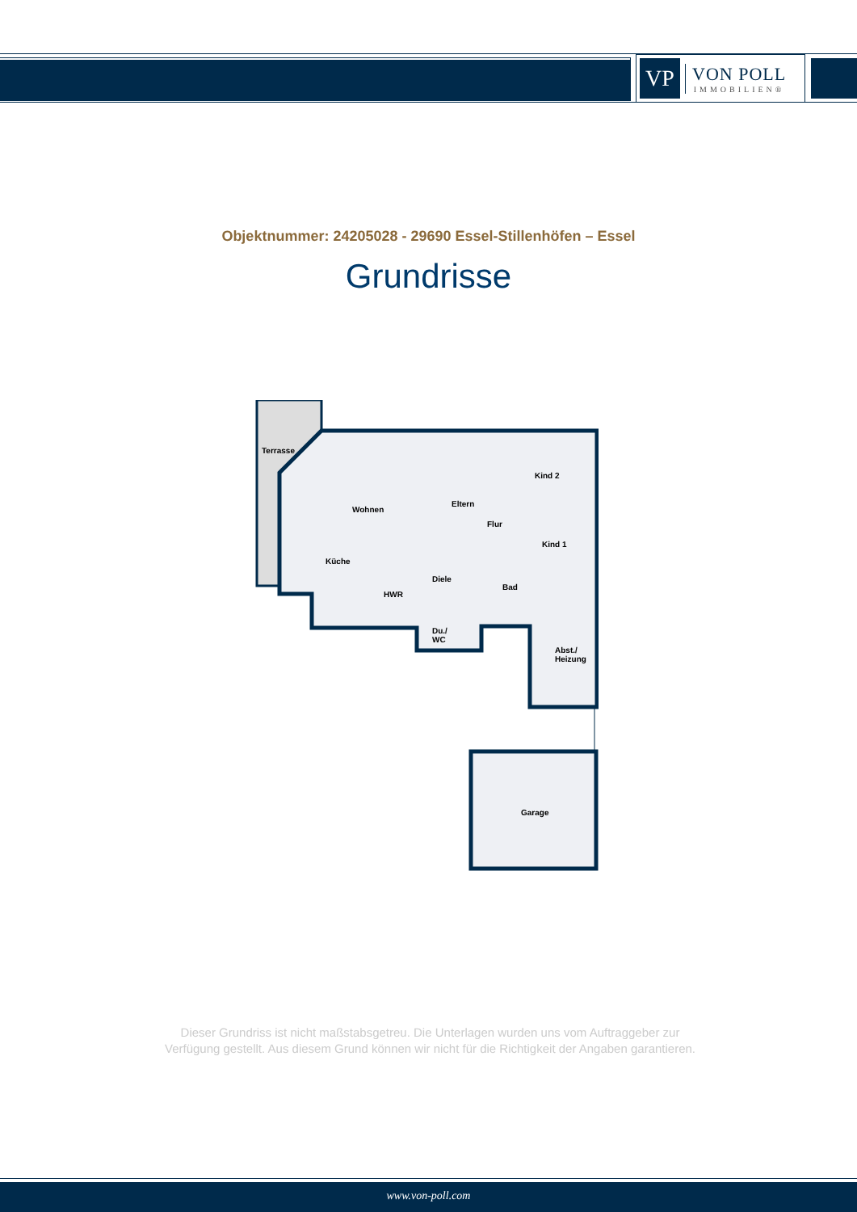VP
VON POLL
IMMOBILIEN®
Objektnummer: 24205028 - 29690 Essel-Stillenhöfen – Essel
Grundrisse
Terrasse
Wohnen
Eltern
Kind 2
Flur
Kind 1
Küche
Diele
Bad
HWR
Du./
WC
Abst./
Heizung
Garage
Dieser Grundriss ist nicht maßstabsgetreu. Die Unterlagen wurden uns vom Auftraggeber zur Verfügung gestellt. Aus diesem Grund können wir nicht für die Richtigkeit der Angaben garantieren.
www.von-poll.com